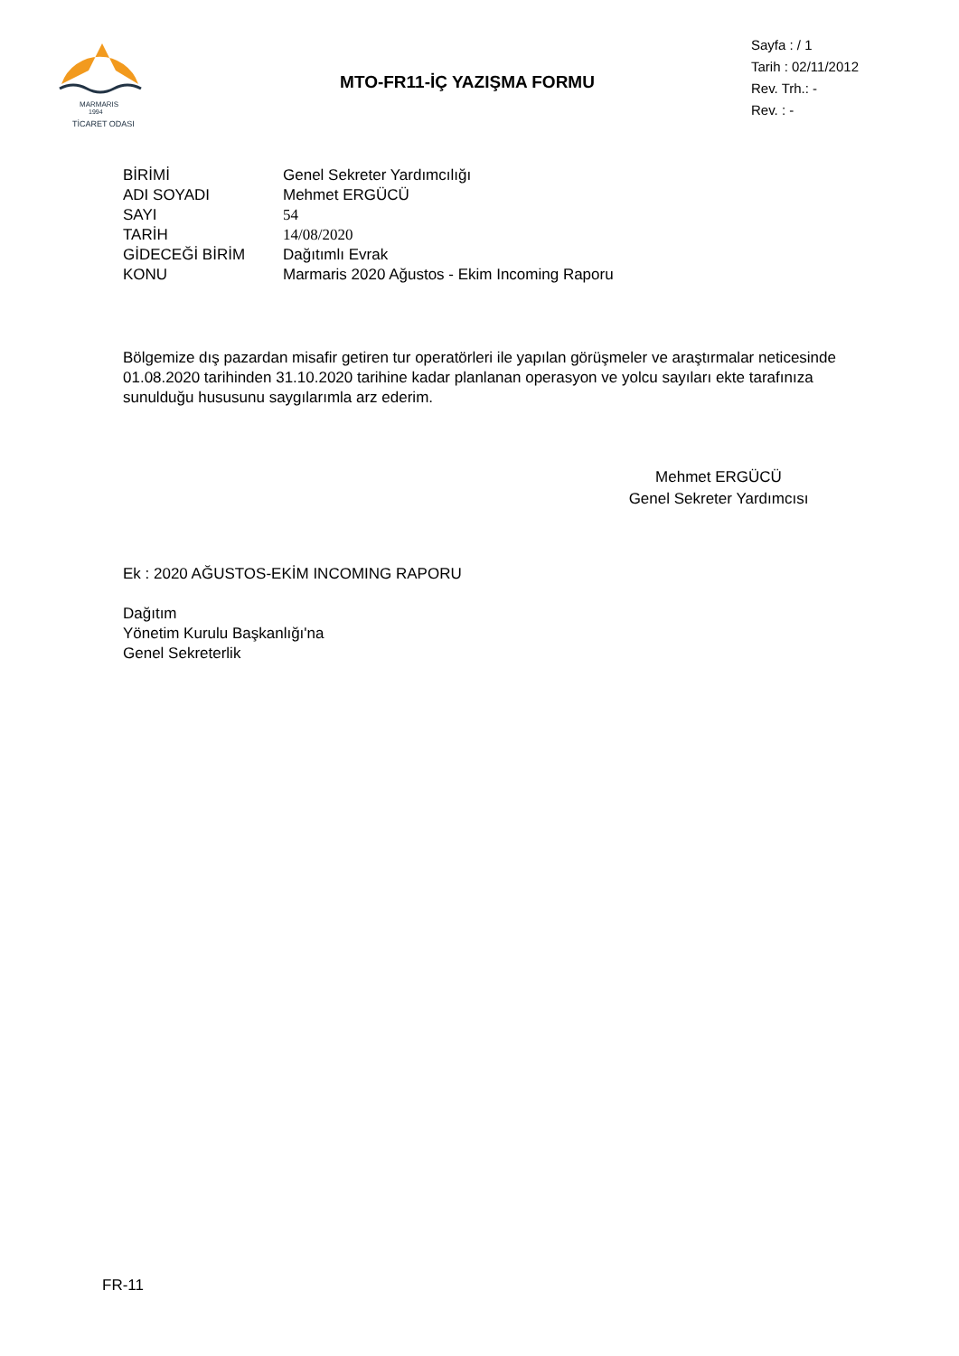MARMARIS
1994
TİCARET ODASI
MTO-FR11-İÇ YAZIŞMA FORMU
Sayfa : / 1
Tarih : 02/11/2012
Rev. Trh.: -
Rev. : -
| BİRİMİ | Genel Sekreter Yardımcılığı |
| ADI SOYADI | Mehmet ERGÜCÜ |
| SAYI | 54 |
| TARİH | 14/08/2020 |
| GİDECEĞİ BİRİM | Dağıtımlı Evrak |
| KONU | Marmaris 2020 Ağustos - Ekim Incoming Raporu |
Bölgemize dış pazardan misafir getiren tur operatörleri ile yapılan görüşmeler ve araştırmalar neticesinde 01.08.2020 tarihinden 31.10.2020 tarihine kadar planlanan operasyon ve yolcu sayıları ekte tarafınıza sunulduğu hususunu saygılarımla arz ederim.
Mehmet ERGÜCÜ
Genel Sekreter Yardımcısı
Ek : 2020 AĞUSTOS-EKİM INCOMING RAPORU
Dağıtım
Yönetim Kurulu Başkanlığı'na
Genel Sekreterlik
FR-11